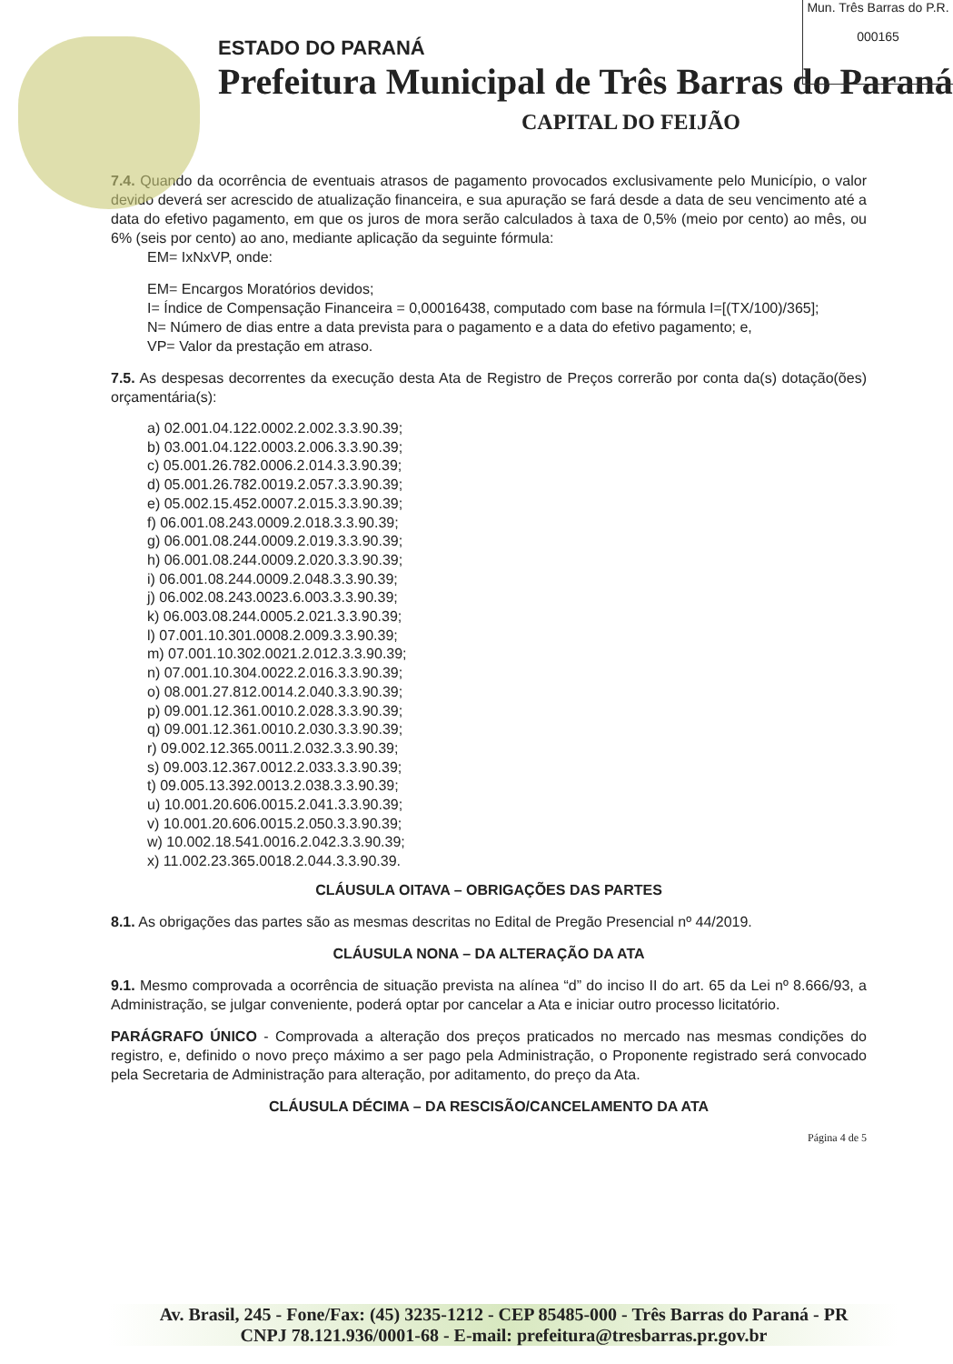Mun. Três Barras do P.R.
000165
ESTADO DO PARANÁ
Prefeitura Municipal de Três Barras do Paraná
CAPITAL DO FEIJÃO
7.4. Quando da ocorrência de eventuais atrasos de pagamento provocados exclusivamente pelo Município, o valor devido deverá ser acrescido de atualização financeira, e sua apuração se fará desde a data de seu vencimento até a data do efetivo pagamento, em que os juros de mora serão calculados à taxa de 0,5% (meio por cento) ao mês, ou 6% (seis por cento) ao ano, mediante aplicação da seguinte fórmula:
EM= IxNxVP, onde:
EM= Encargos Moratórios devidos;
I= Índice de Compensação Financeira = 0,00016438, computado com base na fórmula I=[(TX/100)/365];
N= Número de dias entre a data prevista para o pagamento e a data do efetivo pagamento; e,
VP= Valor da prestação em atraso.
7.5. As despesas decorrentes da execução desta Ata de Registro de Preços correrão por conta da(s) dotação(ões) orçamentária(s):
a) 02.001.04.122.0002.2.002.3.3.90.39;
b) 03.001.04.122.0003.2.006.3.3.90.39;
c) 05.001.26.782.0006.2.014.3.3.90.39;
d) 05.001.26.782.0019.2.057.3.3.90.39;
e) 05.002.15.452.0007.2.015.3.3.90.39;
f) 06.001.08.243.0009.2.018.3.3.90.39;
g) 06.001.08.244.0009.2.019.3.3.90.39;
h) 06.001.08.244.0009.2.020.3.3.90.39;
i) 06.001.08.244.0009.2.048.3.3.90.39;
j) 06.002.08.243.0023.6.003.3.3.90.39;
k) 06.003.08.244.0005.2.021.3.3.90.39;
l) 07.001.10.301.0008.2.009.3.3.90.39;
m) 07.001.10.302.0021.2.012.3.3.90.39;
n) 07.001.10.304.0022.2.016.3.3.90.39;
o) 08.001.27.812.0014.2.040.3.3.90.39;
p) 09.001.12.361.0010.2.028.3.3.90.39;
q) 09.001.12.361.0010.2.030.3.3.90.39;
r) 09.002.12.365.0011.2.032.3.3.90.39;
s) 09.003.12.367.0012.2.033.3.3.90.39;
t) 09.005.13.392.0013.2.038.3.3.90.39;
u) 10.001.20.606.0015.2.041.3.3.90.39;
v) 10.001.20.606.0015.2.050.3.3.90.39;
w) 10.002.18.541.0016.2.042.3.3.90.39;
x) 11.002.23.365.0018.2.044.3.3.90.39.
CLÁUSULA OITAVA – OBRIGAÇÕES DAS PARTES
8.1. As obrigações das partes são as mesmas descritas no Edital de Pregão Presencial nº 44/2019.
CLÁUSULA NONA – DA ALTERAÇÃO DA ATA
9.1. Mesmo comprovada a ocorrência de situação prevista na alínea “d” do inciso II do art. 65 da Lei nº 8.666/93, a Administração, se julgar conveniente, poderá optar por cancelar a Ata e iniciar outro processo licitatório.
PARÁGRAFO ÚNICO - Comprovada a alteração dos preços praticados no mercado nas mesmas condições do registro, e, definido o novo preço máximo a ser pago pela Administração, o Proponente registrado será convocado pela Secretaria de Administração para alteração, por aditamento, do preço da Ata.
CLÁUSULA DÉCIMA – DA RESCISÃO/CANCELAMENTO DA ATA
Página 4 de 5
Av. Brasil, 245 - Fone/Fax: (45) 3235-1212 - CEP 85485-000 - Três Barras do Paraná - PR
CNPJ 78.121.936/0001-68 - E-mail: prefeitura@tresbarras.pr.gov.br